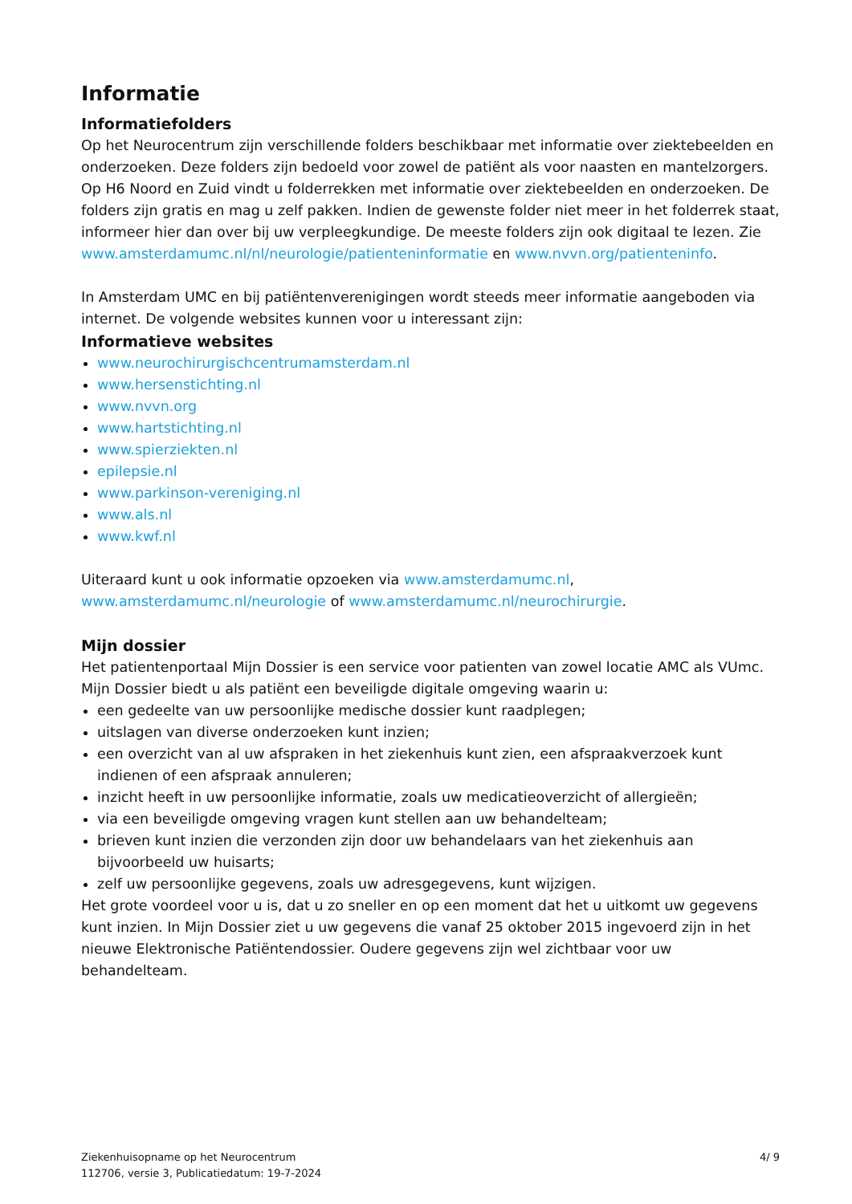Informatie
Informatiefolders
Op het Neurocentrum zijn verschillende folders beschikbaar met informatie over ziektebeelden en onderzoeken. Deze folders zijn bedoeld voor zowel de patiënt als voor naasten en mantelzorgers. Op H6 Noord en Zuid vindt u folderrekken met informatie over ziektebeelden en onderzoeken. De folders zijn gratis en mag u zelf pakken. Indien de gewenste folder niet meer in het folderrek staat, informeer hier dan over bij uw verpleegkundige. De meeste folders zijn ook digitaal te lezen. Zie www.amsterdamumc.nl/nl/neurologie/patienteninformatie en www.nvvn.org/patienteninfo.
In Amsterdam UMC en bij patiëntenverenigingen wordt steeds meer informatie aangeboden via internet. De volgende websites kunnen voor u interessant zijn:
Informatieve websites
www.neurochirurgischcentrumamsterdam.nl
www.hersenstichting.nl
www.nvvn.org
www.hartstichting.nl
www.spierziekten.nl
epilepsie.nl
www.parkinson-vereniging.nl
www.als.nl
www.kwf.nl
Uiteraard kunt u ook informatie opzoeken via www.amsterdamumc.nl, www.amsterdamumc.nl/neurologie of www.amsterdamumc.nl/neurochirurgie.
Mijn dossier
Het patientenportaal Mijn Dossier is een service voor patienten van zowel locatie AMC als VUmc. Mijn Dossier biedt u als patiënt een beveiligde digitale omgeving waarin u:
een gedeelte van uw persoonlijke medische dossier kunt raadplegen;
uitslagen van diverse onderzoeken kunt inzien;
een overzicht van al uw afspraken in het ziekenhuis kunt zien, een afspraakverzoek kunt indienen of een afspraak annuleren;
inzicht heeft in uw persoonlijke informatie, zoals uw medicatieoverzicht of allergieën;
via een beveiligde omgeving vragen kunt stellen aan uw behandelteam;
brieven kunt inzien die verzonden zijn door uw behandelaars van het ziekenhuis aan bijvoorbeeld uw huisarts;
zelf uw persoonlijke gegevens, zoals uw adresgegevens, kunt wijzigen.
Het grote voordeel voor u is, dat u zo sneller en op een moment dat het u uitkomt uw gegevens kunt inzien. In Mijn Dossier ziet u uw gegevens die vanaf 25 oktober 2015 ingevoerd zijn in het nieuwe Elektronische Patiëntendossier. Oudere gegevens zijn wel zichtbaar voor uw behandelteam.
Ziekenhuisopname op het Neurocentrum
112706, versie 3, Publicatiedatum: 19-7-2024
4/ 9